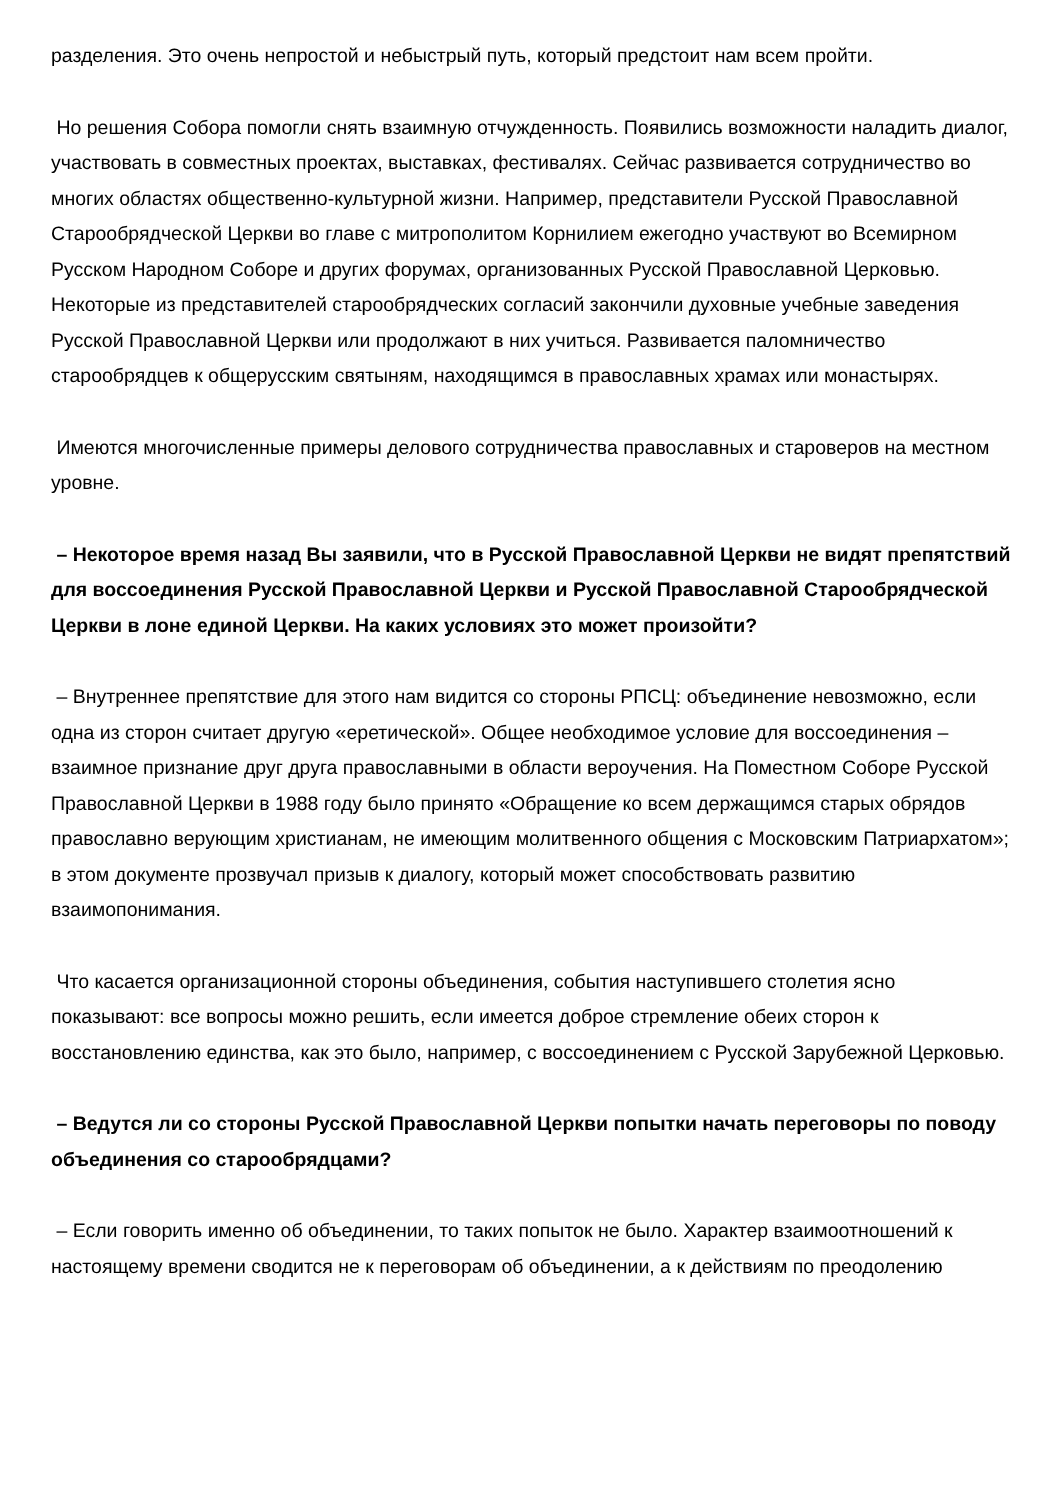разделения. Это очень непростой и небыстрый путь, который предстоит нам всем пройти.
Но решения Собора помогли снять взаимную отчужденность. Появились возможности наладить диалог, участвовать в совместных проектах, выставках, фестивалях. Сейчас развивается сотрудничество во многих областях общественно-культурной жизни. Например, представители Русской Православной Старообрядческой Церкви во главе с митрополитом Корнилием ежегодно участвуют во Всемирном Русском Народном Соборе и других форумах, организованных Русской Православной Церковью. Некоторые из представителей старообрядческих согласий закончили духовные учебные заведения Русской Православной Церкви или продолжают в них учиться. Развивается паломничество старообрядцев к общерусским святыням, находящимся в православных храмах или монастырях.
Имеются многочисленные примеры делового сотрудничества православных и староверов на местном уровне.
– Некоторое время назад Вы заявили, что в Русской Православной Церкви не видят препятствий для воссоединения Русской Православной Церкви и Русской Православной Старообрядческой Церкви в лоне единой Церкви. На каких условиях это может произойти?
– Внутреннее препятствие для этого нам видится со стороны РПСЦ: объединение невозможно, если одна из сторон считает другую «еретической». Общее необходимое условие для воссоединения – взаимное признание друг друга православными в области вероучения. На Поместном Соборе Русской Православной Церкви в 1988 году было принято «Обращение ко всем держащимся старых обрядов православно верующим христианам, не имеющим молитвенного общения с Московским Патриархатом»; в этом документе прозвучал призыв к диалогу, который может способствовать развитию взаимопонимания.
Что касается организационной стороны объединения, события наступившего столетия ясно показывают: все вопросы можно решить, если имеется доброе стремление обеих сторон к восстановлению единства, как это было, например, с воссоединением с Русской Зарубежной Церковью.
– Ведутся ли со стороны Русской Православной Церкви попытки начать переговоры по поводу объединения со старообрядцами?
– Если говорить именно об объединении, то таких попыток не было. Характер взаимоотношений к настоящему времени сводится не к переговорам об объединении, а к действиям по преодолению